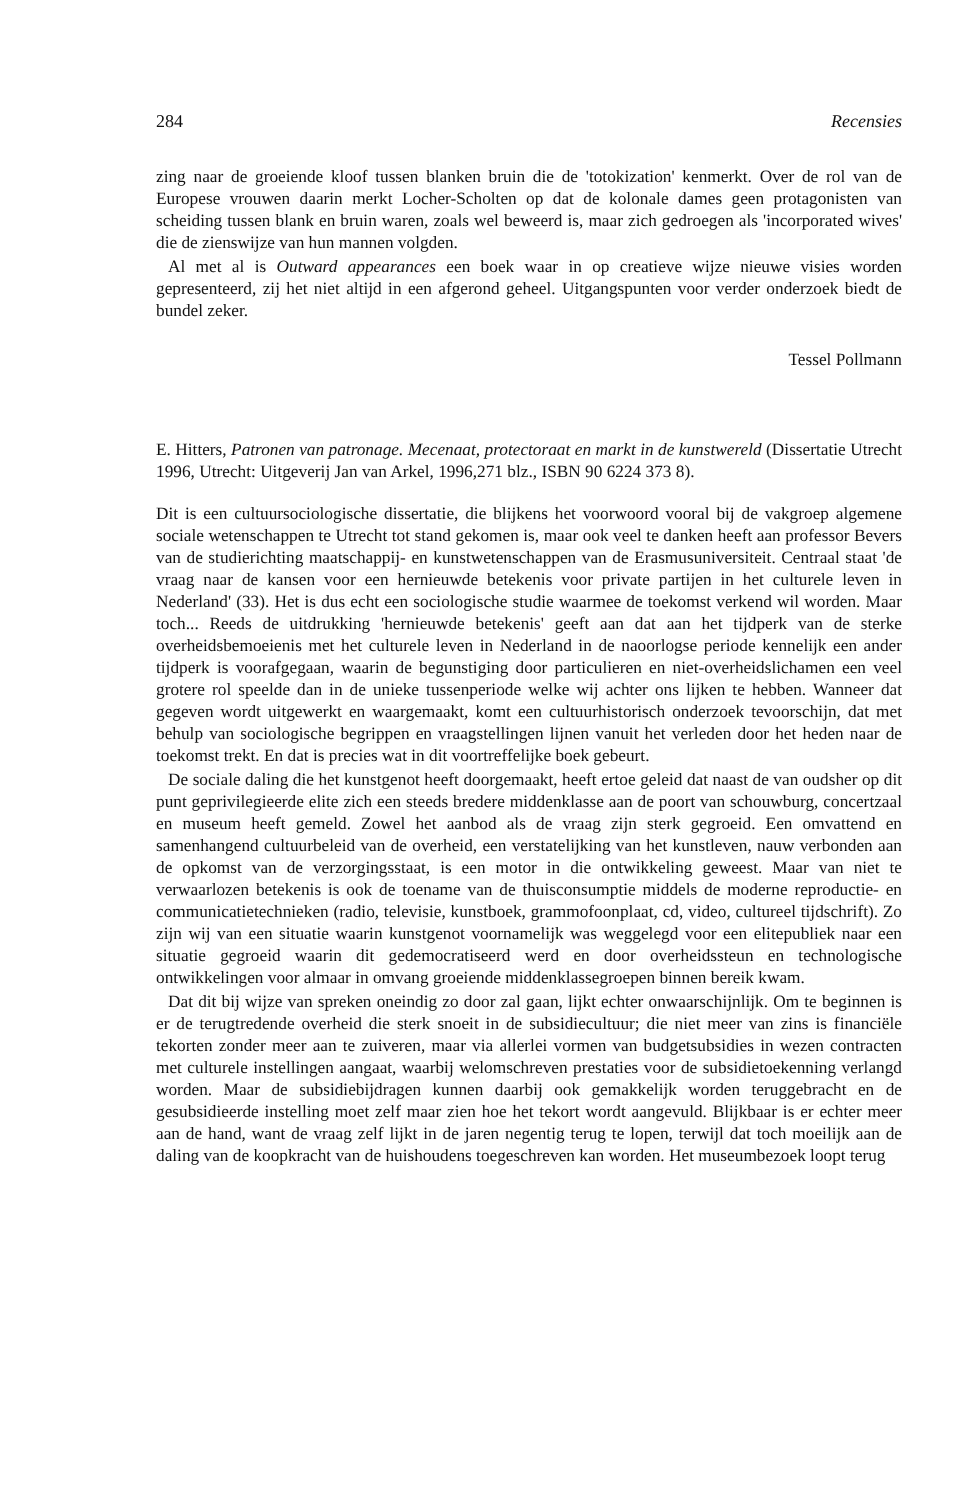284 Recensies
zing naar de groeiende kloof tussen blanken bruin die de 'totokization' kenmerkt. Over de rol van de Europese vrouwen daarin merkt Locher-Scholten op dat de kolonale dames geen protagonisten van scheiding tussen blank en bruin waren, zoals wel beweerd is, maar zich gedroegen als 'incorporated wives' die de zienswijze van hun mannen volgden.
Al met al is Outward appearances een boek waar in op creatieve wijze nieuwe visies worden gepresenteerd, zij het niet altijd in een afgerond geheel. Uitgangspunten voor verder onderzoek biedt de bundel zeker.
Tessel Pollmann
E. Hitters, Patronen van patronage. Mecenaat, protectoraat en markt in de kunstwereld (Dissertatie Utrecht 1996, Utrecht: Uitgeverij Jan van Arkel, 1996,271 blz., ISBN 90 6224 373 8).
Dit is een cultuursociologische dissertatie, die blijkens het voorwoord vooral bij de vakgroep algemene sociale wetenschappen te Utrecht tot stand gekomen is, maar ook veel te danken heeft aan professor Bevers van de studierichting maatschappij- en kunstwetenschappen van de Erasmusuniversiteit. Centraal staat 'de vraag naar de kansen voor een hernieuwde betekenis voor private partijen in het culturele leven in Nederland' (33). Het is dus echt een sociologische studie waarmee de toekomst verkend wil worden. Maar toch... Reeds de uitdrukking 'hernieuwde betekenis' geeft aan dat aan het tijdperk van de sterke overheidsbemoeienis met het culturele leven in Nederland in de naoorlogse periode kennelijk een ander tijdperk is voorafgegaan, waarin de begunstiging door particulieren en niet-overheidslichamen een veel grotere rol speelde dan in de unieke tussenperiode welke wij achter ons lijken te hebben. Wanneer dat gegeven wordt uitgewerkt en waargemaakt, komt een cultuurhistorisch onderzoek tevoorschijn, dat met behulp van sociologische begrippen en vraagstellingen lijnen vanuit het verleden door het heden naar de toekomst trekt. En dat is precies wat in dit voortreffelijke boek gebeurt.
De sociale daling die het kunstgenot heeft doorgemaakt, heeft ertoe geleid dat naast de van oudsher op dit punt geprivilegieerde elite zich een steeds bredere middenklasse aan de poort van schouwburg, concertzaal en museum heeft gemeld. Zowel het aanbod als de vraag zijn sterk gegroeid. Een omvattend en samenhangend cultuurbeleid van de overheid, een verstatelijking van het kunstleven, nauw verbonden aan de opkomst van de verzorgingsstaat, is een motor in die ontwikkeling geweest. Maar van niet te verwaarlozen betekenis is ook de toename van de thuisconsumptie middels de moderne reproductie- en communicatietechnieken (radio, televisie, kunstboek, grammofoonplaat, cd, video, cultureel tijdschrift). Zo zijn wij van een situatie waarin kunstgenot voornamelijk was weggelegd voor een elitepubliek naar een situatie gegroeid waarin dit gedemocratiseerd werd en door overheidssteun en technologische ontwikkelingen voor almaar in omvang groeiende middenklassegroepen binnen bereik kwam.
Dat dit bij wijze van spreken oneindig zo door zal gaan, lijkt echter onwaarschijnlijk. Om te beginnen is er de terugtredende overheid die sterk snoeit in de subsidiecultuur; die niet meer van zins is financiële tekorten zonder meer aan te zuiveren, maar via allerlei vormen van budgetsubsidies in wezen contracten met culturele instellingen aangaat, waarbij welomschreven prestaties voor de subsidietoekenning verlangd worden. Maar de subsidiebijdragen kunnen daarbij ook gemakkelijk worden teruggebracht en de gesubsidieerde instelling moet zelf maar zien hoe het tekort wordt aangevuld. Blijkbaar is er echter meer aan de hand, want de vraag zelf lijkt in de jaren negentig terug te lopen, terwijl dat toch moeilijk aan de daling van de koopkracht van de huishoudens toegeschreven kan worden. Het museumbezoek loopt terug